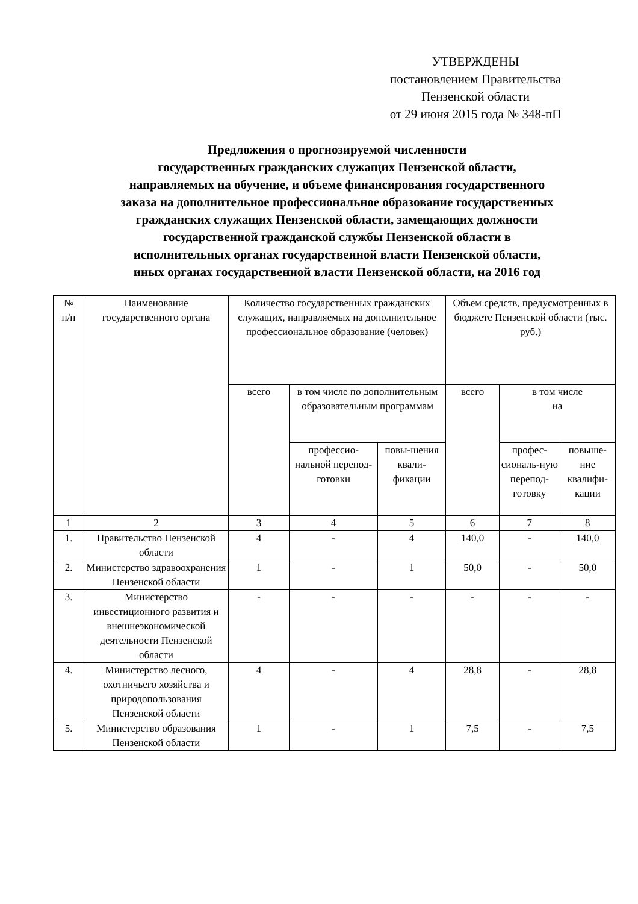УТВЕРЖДЕНЫ
постановлением Правительства
Пензенской области
от 29 июня 2015 года № 348-пП
Предложения о прогнозируемой численности
государственных гражданских служащих Пензенской области,
направляемых на обучение, и объеме финансирования государственного
заказа на дополнительное профессиональное образование государственных
гражданских служащих Пензенской области, замещающих должности
государственной гражданской службы Пензенской области в
исполнительных органах государственной власти Пензенской области,
иных органах государственной власти Пензенской области, на 2016 год
| № п/п | Наименование государственного органа | Количество государственных гражданских служащих, направляемых на дополнительное профессиональное образование (человек) | | | Объем средств, предусмотренных в бюджете Пензенской области (тыс. руб.) | | |
| --- | --- | --- | --- | --- | --- | --- | --- |
| | | всего | в том числе по дополнительным образовательным программам | | всего | в том числе на | |
| | | | профессио-нальной перепод-готовки | повы-шения квали-фикации | | профес-сиональ-ную перепод-готовку | повыше-ние квалифи-кации |
| 1 | 2 | 3 | 4 | 5 | 6 | 7 | 8 |
| 1. | Правительство Пензенской области | 4 | - | 4 | 140,0 | - | 140,0 |
| 2. | Министерство здравоохранения Пензенской области | 1 | - | 1 | 50,0 | - | 50,0 |
| 3. | Министерство инвестиционного развития и внешнеэкономической деятельности Пензенской области | - | - | - | - | - | - |
| 4. | Министерство лесного, охотничьего хозяйства и природопользования Пензенской области | 4 | - | 4 | 28,8 | - | 28,8 |
| 5. | Министерство образования Пензенской области | 1 | - | 1 | 7,5 | - | 7,5 |